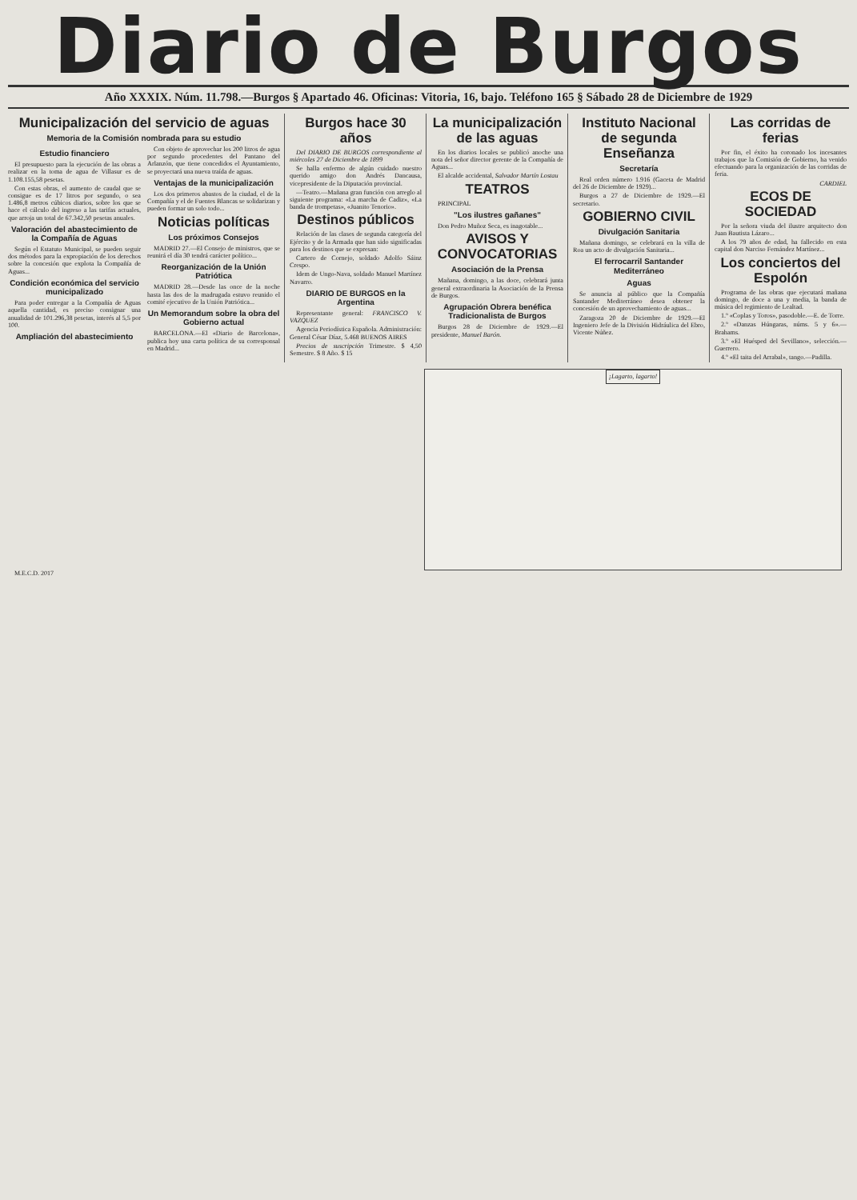Diario de Burgos
Año XXXIX. Núm. 11.798.—Burgos § Apartado 46. Oficinas: Vitoria, 16, bajo. Teléfono 165 § Sábado 28 de Diciembre de 1929
Municipalización del servicio de aguas
Memoria de la Comisión nombrada para su estudio
Estudio financiero
El presupuesto para la ejecución de las obras a realizar en la toma de agua de Villasur es de 1.108.155,58 pesetas.
Con estas obras, el aumento de caudal que se consigue es de 17 litros por segundo, o sea 1.486,8 metros cúbicos diarios, sobre los que se hace el cálculo del ingreso a las tarifas actuales, que arroja un total de 67.342,50 pesetas anuales.
Valoración del abastecimiento de la Compañía de Aguas
Según el Estatuto Municipal, se pueden seguir dos métodos para la expropiación de los derechos sobre la concesión que explota la Compañía de Aguas...
Condición económica del servicio municipalizado
Para poder entregar a la Compañía de Aguas aquella cantidad, es preciso consignar una anualidad de 101.296,38 pesetas, interés al 5,5 por 100.
Ampliación del abastecimiento
Con objeto de aprovechar los 200 litros de agua por segundo procedentes del Pantano del Arlanzón, que tiene concedidos el Ayuntamiento, se proyectará una nueva traída de aguas.
Ventajas de la municipalización
Los dos primeros abastos de la ciudad, el de la Compañía y el de Fuentes Blancas se solidarizan y pueden formar un solo todo...
Noticias políticas
Los próximos Consejos
MADRID 27.—El Consejo de ministros, que se reunirá el día 30 tendrá carácter político...
Reorganización de la Unión Patriótica
MADRID 28.—Desde las once de la noche hasta las dos de la madrugada estuvo reunido el comité ejecutivo de la Unión Patriótica...
Un Memorandum sobre la obra del Gobierno actual
BARCELONA.—El «Diario de Barcelona», publica hoy una carta política de su corresponsal en Madrid...
Burgos hace 30 años
Del DIARIO DE BURGOS correspondiente al miércoles 27 de Diciembre de 1899
Se halla enfermo de algún cuidado nuestro querido amigo don Andrés Dancausa, vicepresidente de la Diputación provincial.
—Teatro.—Mañana gran función con arreglo al siguiente programa: «La marcha de Cadiz», «La banda de trompetas», «Juanito Tenorio».
Destinos públicos
Relación de las clases de segunda categoría del Ejército y de la Armada que han sido significadas para los destinos que se expresan:
Cartero de Cornejo, soldado Adolfo Sáinz Crespo.
Idem de Ungo-Nava, soldado Manuel Martínez Navarro.
DIARIO DE BURGOS en la Argentina
Representante general: FRANCISCO V. VAZQUEZ
Agencia Periodística Española. Administración: General César Díaz, 5.468 BUENOS AIRES
Precios de suscripción Trimestre. $ 4,50 Semestre. $ 8 Año. $ 15
La municipalización de las aguas
En los diarios locales se publicó anoche una nota del señor director gerente de la Compañía de Aguas...
El alcalde accidental, Salvador Martín Lostau
TEATROS
PRINCIPAL
"Los ilustres gañanes"
Don Pedro Muñoz Seca, es inagotable...
AVISOS Y CONVOCATORIAS
Asociación de la Prensa
Mañana, domingo, a las doce, celebrará junta general extraordinaria la Asociación de la Prensa de Burgos.
Agrupación Obrera benéfica Tradicionalista de Burgos
Burgos 28 de Diciembre de 1929.—El presidente, Manuel Barón.
Instituto Nacional de segunda Enseñanza
Secretaría
Real orden número 1.916 (Gaceta de Madrid del 26 de Diciembre de 1929)...
Burgos a 27 de Diciembre de 1929.—El secretario.
GOBIERNO CIVIL
Divulgación Sanitaria
Mañana domingo, se celebrará en la villa de Roa un acto de divulgación Sanitaria...
El ferrocarril Santander Mediterráneo
Aguas
Se anuncia al público que la Compañía Santander Mediterráneo desea obtener la concesión de un aprovechamiento de aguas...
Zaragoza 20 de Diciembre de 1929.—El Ingeniero Jefe de la División Hidráulica del Ebro, Vicente Núñez.
Las corridas de ferias
Por fin, el éxito ha coronado los incesantes trabajos que la Comisión de Gobierno, ha venido efectuando para la organización de las corridas de feria.
CARDIEL
ECOS DE SOCIEDAD
Por la señora viuda del ilustre arquitecto don Juan Bautista Lázaro...
A los 79 años de edad, ha fallecido en esta capital don Narciso Fernández Martínez...
Los conciertos del Espolón
Programa de las obras que ejecutará mañana domingo, de doce a una y media, la banda de música del regimiento de Lealtad.
1.º «Coplas y Toros», pasodoble.—E. de Torre.
2.º «Danzas Húngaras, núms. 5 y 6».—Brahams.
3.º «El Huésped del Sevillano», selección.—Guerrero.
4.º «El taita del Arrabal», tango.—Padilla.
¡Lagarto, lagarto!
M.E.C.D. 2017